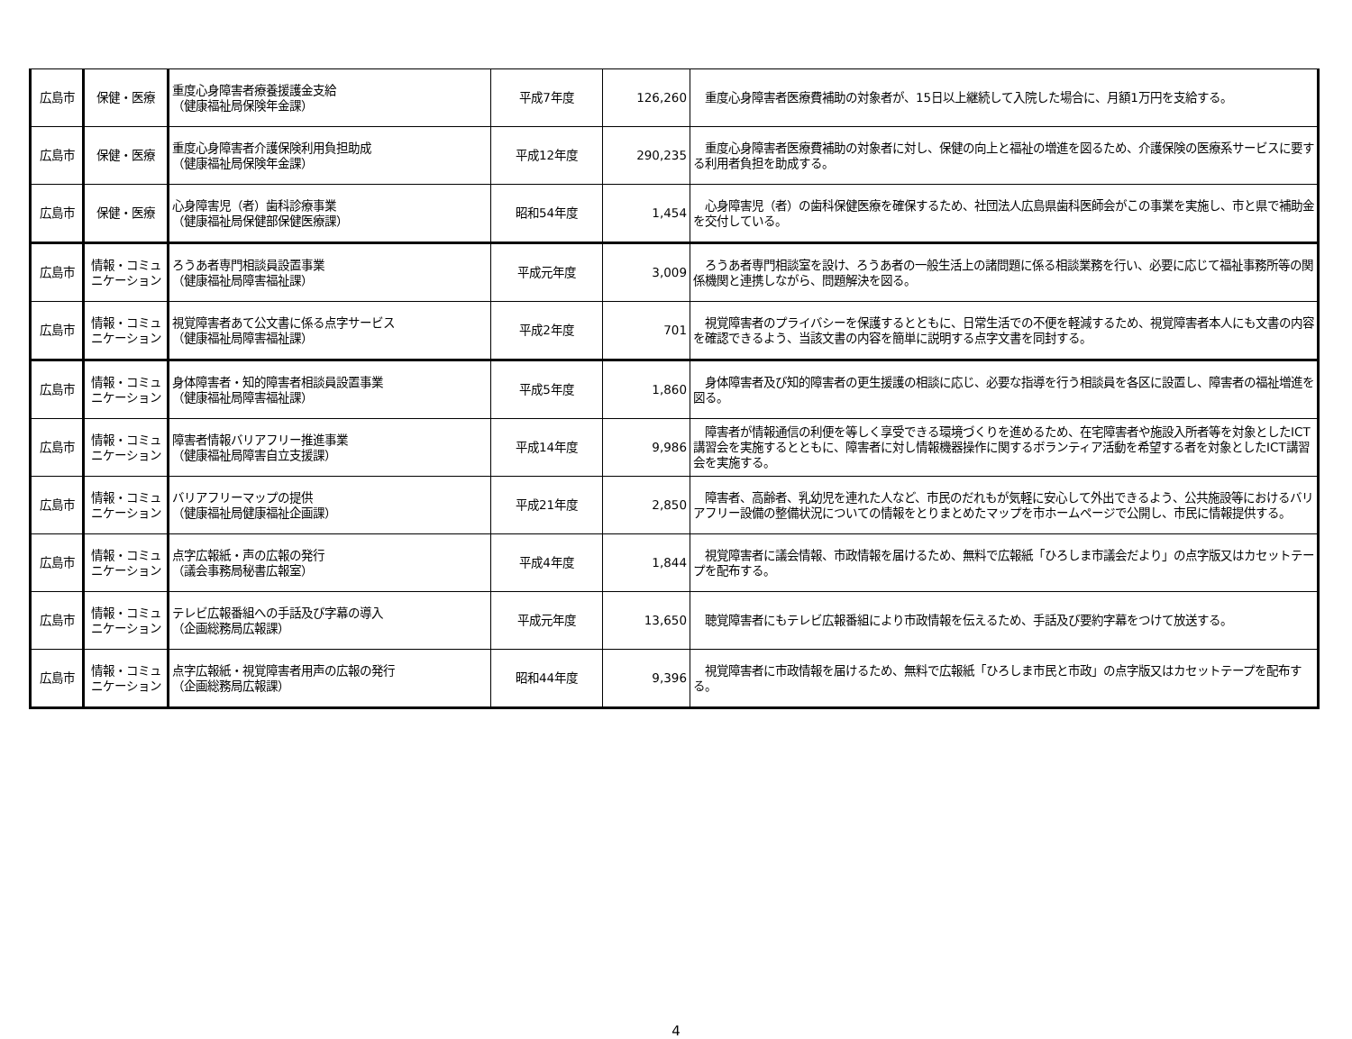| 広島市 | 保健・医療 | 重度心身障害者療養援護金支給 （健康福祉局保険年金課） | 平成7年度 | 126,260 | 重度心身障害者医療費補助の対象者が、15日以上継続して入院した場合に、月額1万円を支給する。 |
| 広島市 | 保健・医療 | 重度心身障害者介護保険利用負担助成 （健康福祉局保険年金課） | 平成12年度 | 290,235 | 重度心身障害者医療費補助の対象者に対し、保健の向上と福祉の増進を図るため、介護保険の医療系サービスに要する利用者負担を助成する。 |
| 広島市 | 保健・医療 | 心身障害児（者）歯科診療事業 （健康福祉局保健部保健医療課） | 昭和54年度 | 1,454 | 心身障害児（者）の歯科保健医療を確保するため、社団法人広島県歯科医師会がこの事業を実施し、市と県で補助金を交付している。 |
| 広島市 | 情報・コミュニケーション | ろうあ者専門相談員設置事業 （健康福祉局障害福祉課） | 平成元年度 | 3,009 | ろうあ者専門相談室を設け、ろうあ者の一般生活上の諸問題に係る相談業務を行い、必要に応じて福祉事務所等の関係機関と連携しながら、問題解決を図る。 |
| 広島市 | 情報・コミュニケーション | 視覚障害者あて公文書に係る点字サービス （健康福祉局障害福祉課） | 平成2年度 | 701 | 視覚障害者のプライバシーを保護するとともに、日常生活での不便を軽減するため、視覚障害者本人にも文書の内容を確認できるよう、当該文書の内容を簡単に説明する点字文書を同封する。 |
| 広島市 | 情報・コミュニケーション | 身体障害者・知的障害者相談員設置事業 （健康福祉局障害福祉課） | 平成5年度 | 1,860 | 身体障害者及び知的障害者の更生援護の相談に応じ、必要な指導を行う相談員を各区に設置し、障害者の福祉増進を図る。 |
| 広島市 | 情報・コミュニケーション | 障害者情報バリアフリー推進事業 （健康福祉局障害自立支援課） | 平成14年度 | 9,986 | 障害者が情報通信の利便を等しく享受できる環境づくりを進めるため、在宅障害者や施設入所者等を対象としたICT講習会を実施するとともに、障害者に対し情報機器操作に関するボランティア活動を希望する者を対象としたICT講習会を実施する。 |
| 広島市 | 情報・コミュニケーション | バリアフリーマップの提供 （健康福祉局健康福祉企画課） | 平成21年度 | 2,850 | 障害者、高齢者、乳幼児を連れた人など、市民のだれもが気軽に安心して外出できるよう、公共施設等におけるバリアフリー設備の整備状況についての情報をとりまとめたマップを市ホームページで公開し、市民に情報提供する。 |
| 広島市 | 情報・コミュニケーション | 点字広報紙・声の広報の発行 （議会事務局秘書広報室） | 平成4年度 | 1,844 | 視覚障害者に議会情報、市政情報を届けるため、無料で広報紙「ひろしま市議会だより」の点字版又はカセットテープを配布する。 |
| 広島市 | 情報・コミュニケーション | テレビ広報番組への手話及び字幕の導入 （企画総務局広報課） | 平成元年度 | 13,650 | 聴覚障害者にもテレビ広報番組により市政情報を伝えるため、手話及び要約字幕をつけて放送する。 |
| 広島市 | 情報・コミュニケーション | 点字広報紙・視覚障害者用声の広報の発行 （企画総務局広報課） | 昭和44年度 | 9,396 | 視覚障害者に市政情報を届けるため、無料で広報紙「ひろしま市民と市政」の点字版又はカセットテープを配布する。 |
4